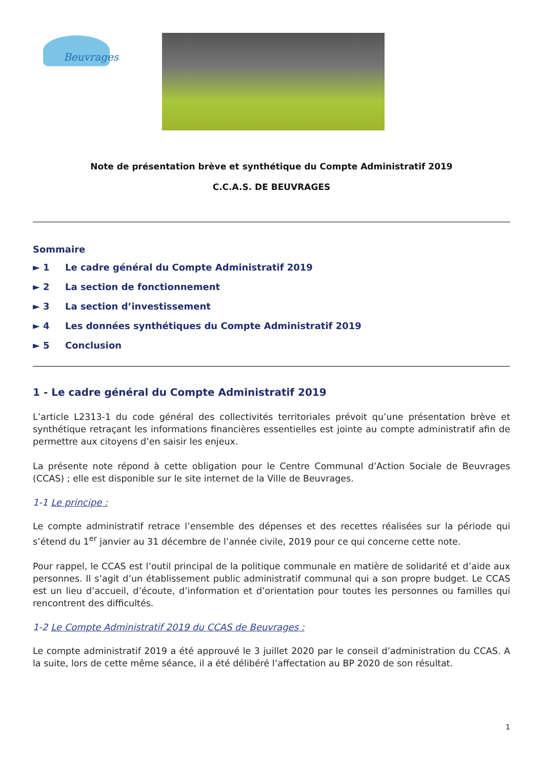Beuvrages
Note de présentation brève et synthétique du Compte Administratif 2019
C.C.A.S. DE BEUVRAGES
Sommaire
► 1 Le cadre général du Compte Administratif 2019
► 2 La section de fonctionnement
► 3 La section d’investissement
► 4 Les données synthétiques du Compte Administratif 2019
► 5 Conclusion
1 - Le cadre général du Compte Administratif 2019
L’article L2313-1 du code général des collectivités territoriales prévoit qu’une présentation brève et synthétique retraçant les informations financières essentielles est jointe au compte administratif afin de permettre aux citoyens d’en saisir les enjeux.
La présente note répond à cette obligation pour le Centre Communal d’Action Sociale de Beuvrages (CCAS) ; elle est disponible sur le site internet de la Ville de Beuvrages.
1-1 Le principe :
Le compte administratif retrace l’ensemble des dépenses et des recettes réalisées sur la période qui s’étend du 1<sup>er</sup> janvier au 31 décembre de l’année civile, 2019 pour ce qui concerne cette note.
Pour rappel, le CCAS est l’outil principal de la politique communale en matière de solidarité et d’aide aux personnes. Il s’agit d’un établissement public administratif communal qui a son propre budget. Le CCAS est un lieu d’accueil, d’écoute, d’information et d’orientation pour toutes les personnes ou familles qui rencontrent des difficultés.
1-2 Le Compte Administratif 2019 du CCAS de Beuvrages :
Le compte administratif 2019 a été approuvé le 3 juillet 2020 par le conseil d’administration du CCAS. A la suite, lors de cette même séance, il a été délibéré l’affectation au BP 2020 de son résultat.
1